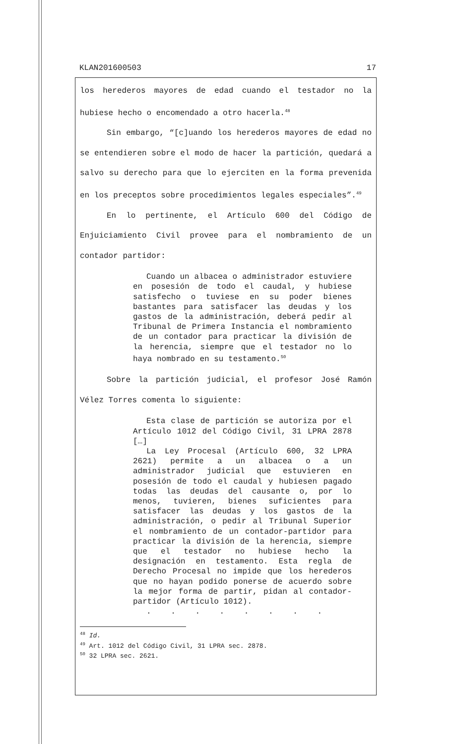KLAN201600503 17
los herederos mayores de edad cuando el testador no la hubiese hecho o encomendado a otro hacerla.<sup>48</sup>
Sin embargo, “[c]uando los herederos mayores de edad no se entendieren sobre el modo de hacer la partición, quedará a salvo su derecho para que lo ejerciten en la forma prevenida en los preceptos sobre procedimientos legales especiales”.<sup>49</sup>
En lo pertinente, el Artículo 600 del Código de Enjuiciamiento Civil provee para el nombramiento de un contador partidor:
Cuando un albacea o administrador estuviere en posesión de todo el caudal, y hubiese satisfecho o tuviese en su poder bienes bastantes para satisfacer las deudas y los gastos de la administración, deberá pedir al Tribunal de Primera Instancia el nombramiento de un contador para practicar la división de la herencia, siempre que el testador no lo haya nombrado en su testamento.<sup>50</sup>
Sobre la partición judicial, el profesor José Ramón Vélez Torres comenta lo siguiente:
Esta clase de partición se autoriza por el Artículo 1012 del Código Civil, 31 LPRA 2878 […]
La Ley Procesal (Artículo 600, 32 LPRA 2621) permite a un albacea o a un administrador judicial que estuvieren en posesión de todo el caudal y hubiesen pagado todas las deudas del causante o, por lo menos, tuvieren, bienes suficientes para satisfacer las deudas y los gastos de la administración, o pedir al Tribunal Superior el nombramiento de un contador-partidor para practicar la división de la herencia, siempre que el testador no hubiese hecho la designación en testamento. Esta regla de Derecho Procesal no impide que los herederos que no hayan podido ponerse de acuerdo sobre la mejor forma de partir, pidan al contador-partidor (Artículo 1012).
. . . . . . . .
<sup>48</sup> Id.
<sup>49</sup> Art. 1012 del Código Civil, 31 LPRA sec. 2878.
<sup>50</sup> 32 LPRA sec. 2621.